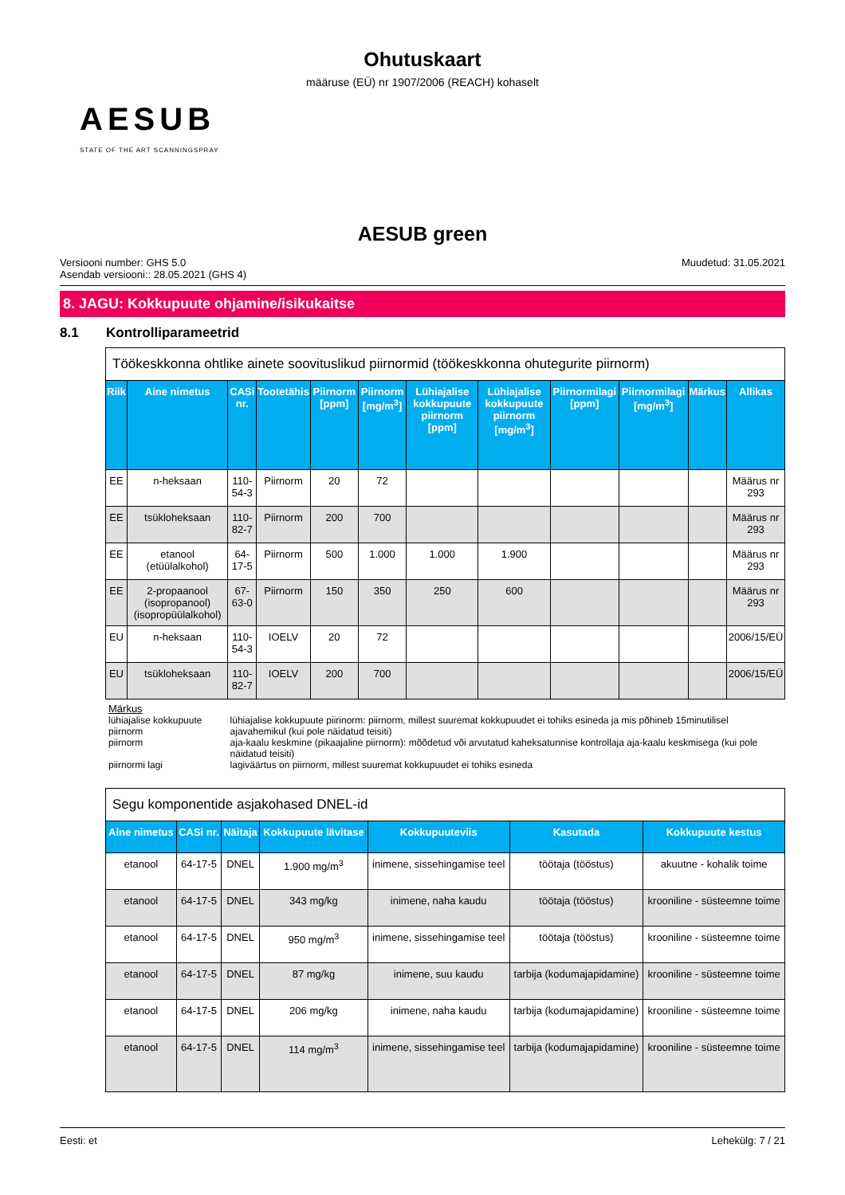Ohutuskaart
määruse (EÜ) nr 1907/2006 (REACH) kohaselt
AESUB
STATE OF THE ART SCANNINGSPRAY
AESUB green
Versiooni number: GHS 5.0
Asendab versiooni:: 28.05.2021 (GHS 4)
Muudetud: 31.05.2021
8. JAGU: Kokkupuute ohjamine/isikukaitse
8.1 Kontrolliparameetrid
| Töökeskkonna ohtlike ainete soovituslikud piirnormid (töökeskkonna ohutegurite piirnorm) | | | | | | | | | | | |
| Riik | Aine nimetus | CASi nr. | Tootetähis | Piirnorm [ppm] | Piirnorm [mg/m<sup>3</sup>] | Lühiajalise kokkupuute piirnorm [ppm] | Lühiajalise kokkupuute piirnorm [mg/m<sup>3</sup>] | Piirnormilagi [ppm] | Piirnormilagi [mg/m<sup>3</sup>] | Märkus | Allikas |
| EE | n-heksaan | 110-54-3 | Piirnorm | 20 | 72 | | | | | | Määrus nr 293 |
| EE | tsükloheksaan | 110-82-7 | Piirnorm | 200 | 700 | | | | | | Määrus nr 293 |
| EE | etanool (etüülalkohol) | 64-17-5 | Piirnorm | 500 | 1.000 | 1.000 | 1.900 | | | | Määrus nr 293 |
| EE | 2-propaanool (isopropanool) (isopropüülalkohol) | 67-63-0 | Piirnorm | 150 | 350 | 250 | 600 | | | | Määrus nr 293 |
| EU | n-heksaan | 110-54-3 | IOELV | 20 | 72 | | | | | | 2006/15/EÜ |
| EU | tsükloheksaan | 110-82-7 | IOELV | 200 | 700 | | | | | | 2006/15/EÜ |
| Märkus | |
| lühiajalise kokkupuute piirnorm | lühiajalise kokkupuute piirinorm: piirnorm, millest suuremat kokkupuudet ei tohiks esineda ja mis põhineb 15minutilisel ajavahemikul (kui pole näidatud teisiti) |
| piirnorm | aja-kaalu keskmine (pikaajaline piirnorm): mõõdetud või arvutatud kaheksatunnise kontrollaja aja-kaalu keskmisega (kui pole näidatud teisiti) |
| piirnormi lagi | lagiväärtus on piirnorm, millest suuremat kokkupuudet ei tohiks esineda |
| Segu komponentide asjakohased DNEL-id | | | | | | |
| Aine nimetus | CASi nr. | Näitaja | Kokkupuute lävitase | Kokkupuuteviis | Kasutada | Kokkupuute kestus |
| etanool | 64-17-5 | DNEL | 1.900 mg/m<sup>3</sup> | inimene, sissehingamise teel | töötaja (tööstus) | akuutne - kohalik toime |
| etanool | 64-17-5 | DNEL | 343 mg/kg | inimene, naha kaudu | töötaja (tööstus) | krooniline - süsteemne toime |
| etanool | 64-17-5 | DNEL | 950 mg/m<sup>3</sup> | inimene, sissehingamise teel | töötaja (tööstus) | krooniline - süsteemne toime |
| etanool | 64-17-5 | DNEL | 87 mg/kg | inimene, suu kaudu | tarbija (kodumajapidamine) | krooniline - süsteemne toime |
| etanool | 64-17-5 | DNEL | 206 mg/kg | inimene, naha kaudu | tarbija (kodumajapidamine) | krooniline - süsteemne toime |
| etanool | 64-17-5 | DNEL | 114 mg/m<sup>3</sup> | inimene, sissehingamise teel | tarbija (kodumajapidamine) | krooniline - süsteemne toime |
Eesti: et Lehekülg: 7 / 21